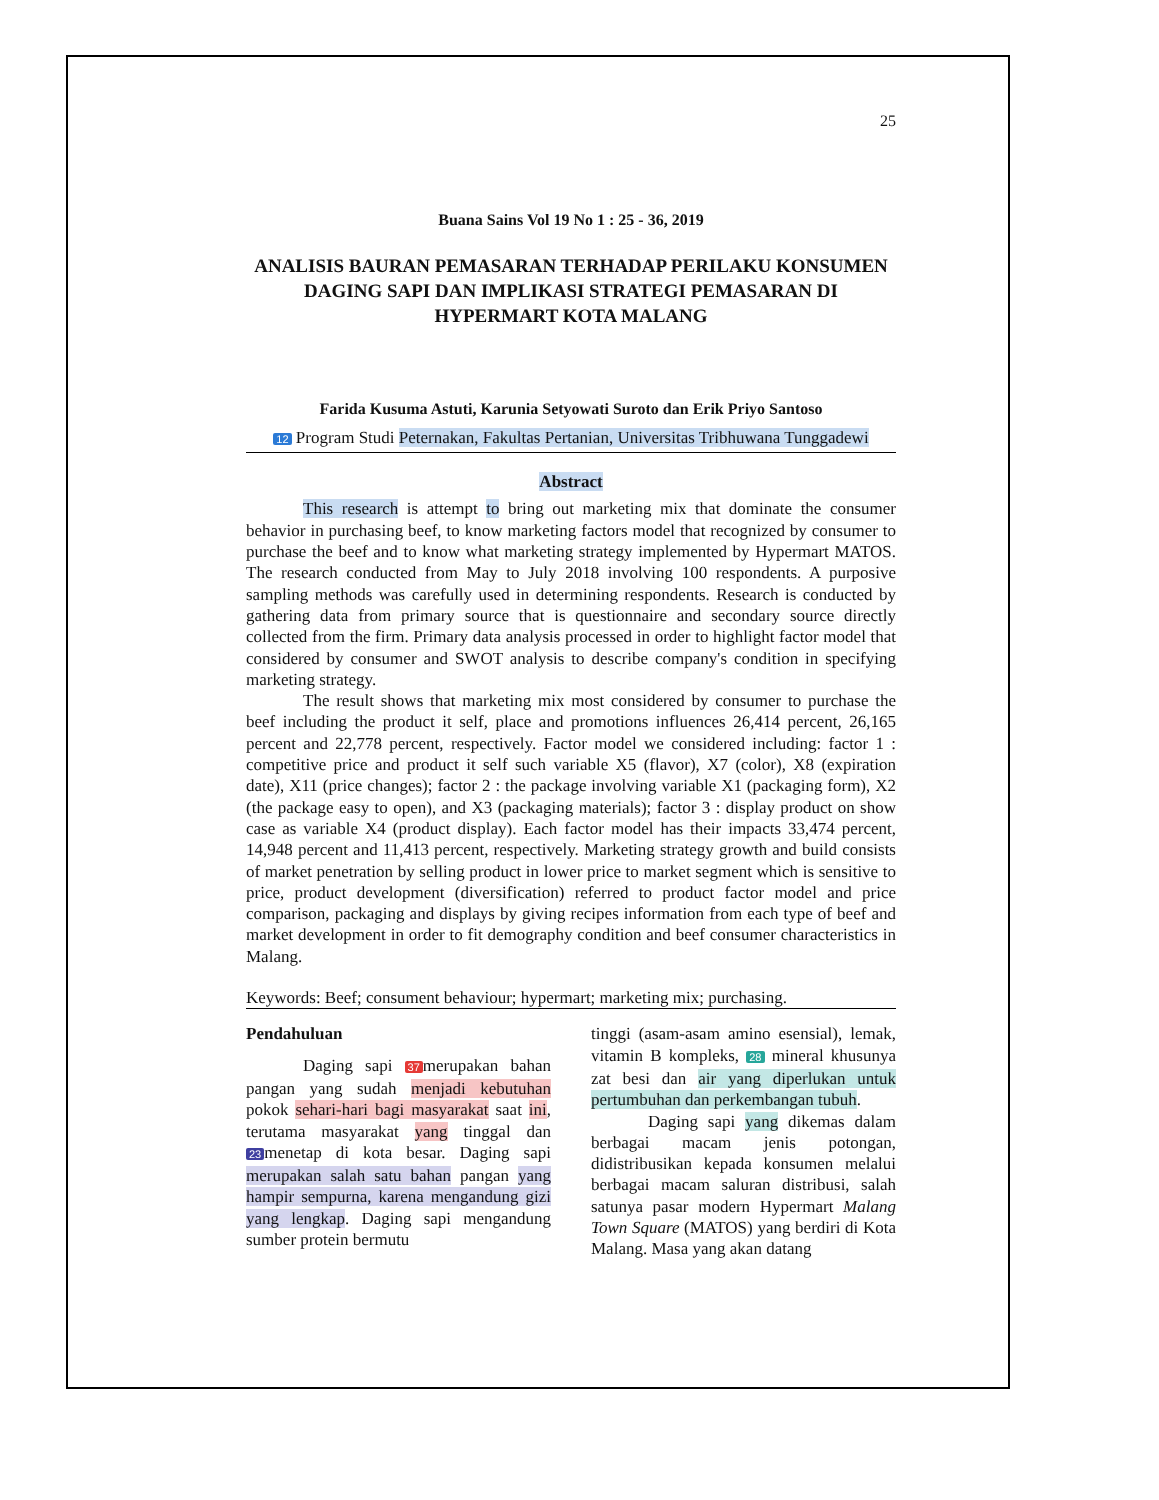25
Buana Sains Vol 19 No 1 : 25 - 36, 2019
ANALISIS BAURAN PEMASARAN TERHADAP PERILAKU KONSUMEN DAGING SAPI DAN IMPLIKASI STRATEGI PEMASARAN DI HYPERMART KOTA MALANG
Farida Kusuma Astuti, Karunia Setyowati Suroto dan Erik Priyo Santoso
12 Program Studi Peternakan, Fakultas Pertanian, Universitas Tribhuwana Tunggadewi
Abstract
This research is attempt to bring out marketing mix that dominate the consumer behavior in purchasing beef, to know marketing factors model that recognized by consumer to purchase the beef and to know what marketing strategy implemented by Hypermart MATOS. The research conducted from May to July 2018 involving 100 respondents. A purposive sampling methods was carefully used in determining respondents. Research is conducted by gathering data from primary source that is questionnaire and secondary source directly collected from the firm. Primary data analysis processed in order to highlight factor model that considered by consumer and SWOT analysis to describe company's condition in specifying marketing strategy.
The result shows that marketing mix most considered by consumer to purchase the beef including the product it self, place and promotions influences 26,414 percent, 26,165 percent and 22,778 percent, respectively. Factor model we considered including: factor 1 : competitive price and product it self such variable X5 (flavor), X7 (color), X8 (expiration date), X11 (price changes); factor 2 : the package involving variable X1 (packaging form), X2 (the package easy to open), and X3 (packaging materials); factor 3 : display product on show case as variable X4 (product display). Each factor model has their impacts 33,474 percent, 14,948 percent and 11,413 percent, respectively. Marketing strategy growth and build consists of market penetration by selling product in lower price to market segment which is sensitive to price, product development (diversification) referred to product factor model and price comparison, packaging and displays by giving recipes information from each type of beef and market development in order to fit demography condition and beef consumer characteristics in Malang.
Keywords: Beef; consument behaviour; hypermart; marketing mix; purchasing.
Pendahuluan
Daging sapi 37 merupakan bahan pangan yang sudah menjadi kebutuhan pokok sehari-hari bagi masyarakat saat ini, terutama masyarakat yang tinggal dan 23 menetap di kota besar. Daging sapi merupakan salah satu bahan pangan yang hampir sempurna, karena mengandung gizi yang lengkap. Daging sapi mengandung sumber protein bermutu
tinggi (asam-asam amino esensial), lemak, vitamin B kompleks, 28 mineral khusunya zat besi dan air yang diperlukan untuk pertumbuhan dan perkembangan tubuh.
Daging sapi yang dikemas dalam berbagai macam jenis potongan, didistribusikan kepada konsumen melalui berbagai macam saluran distribusi, salah satunya pasar modern Hypermart Malang Town Square (MATOS) yang berdiri di Kota Malang. Masa yang akan datang